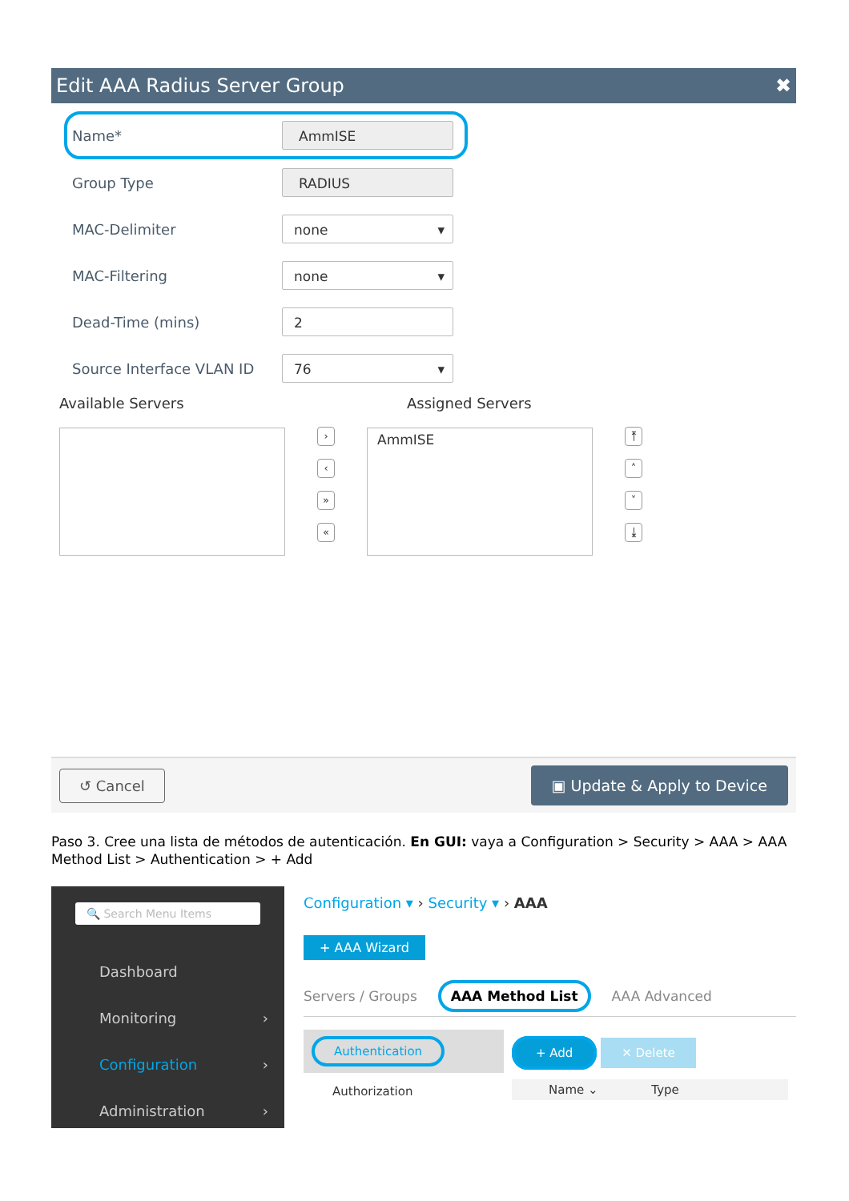Edit AAA Radius Server Group ✖
Name* AmmISE
Group Type RADIUS
MAC-Delimiter none ▾
MAC-Filtering none ▾
Dead-Time (mins) 2
Source Interface VLAN ID 76 ▾
Available Servers
›
‹
»
«
Assigned Servers
AmmISE
⤒
˄
˅
⤓
↺ Cancel ▣ Update & Apply to Device
Paso 3. Cree una lista de métodos de autenticación. En GUI: vaya a Configuration > Security > AAA > AAA Method List > Authentication > + Add
🔍 Search Menu Items
Dashboard
Monitoring ›
Configuration ›
Administration ›
Configuration ▾ › Security ▾ › AAA
+ AAA Wizard
Servers / Groups AAA Method List AAA Advanced
Authentication
Authorization
+ Add ✕ Delete
Name ⌄ Type